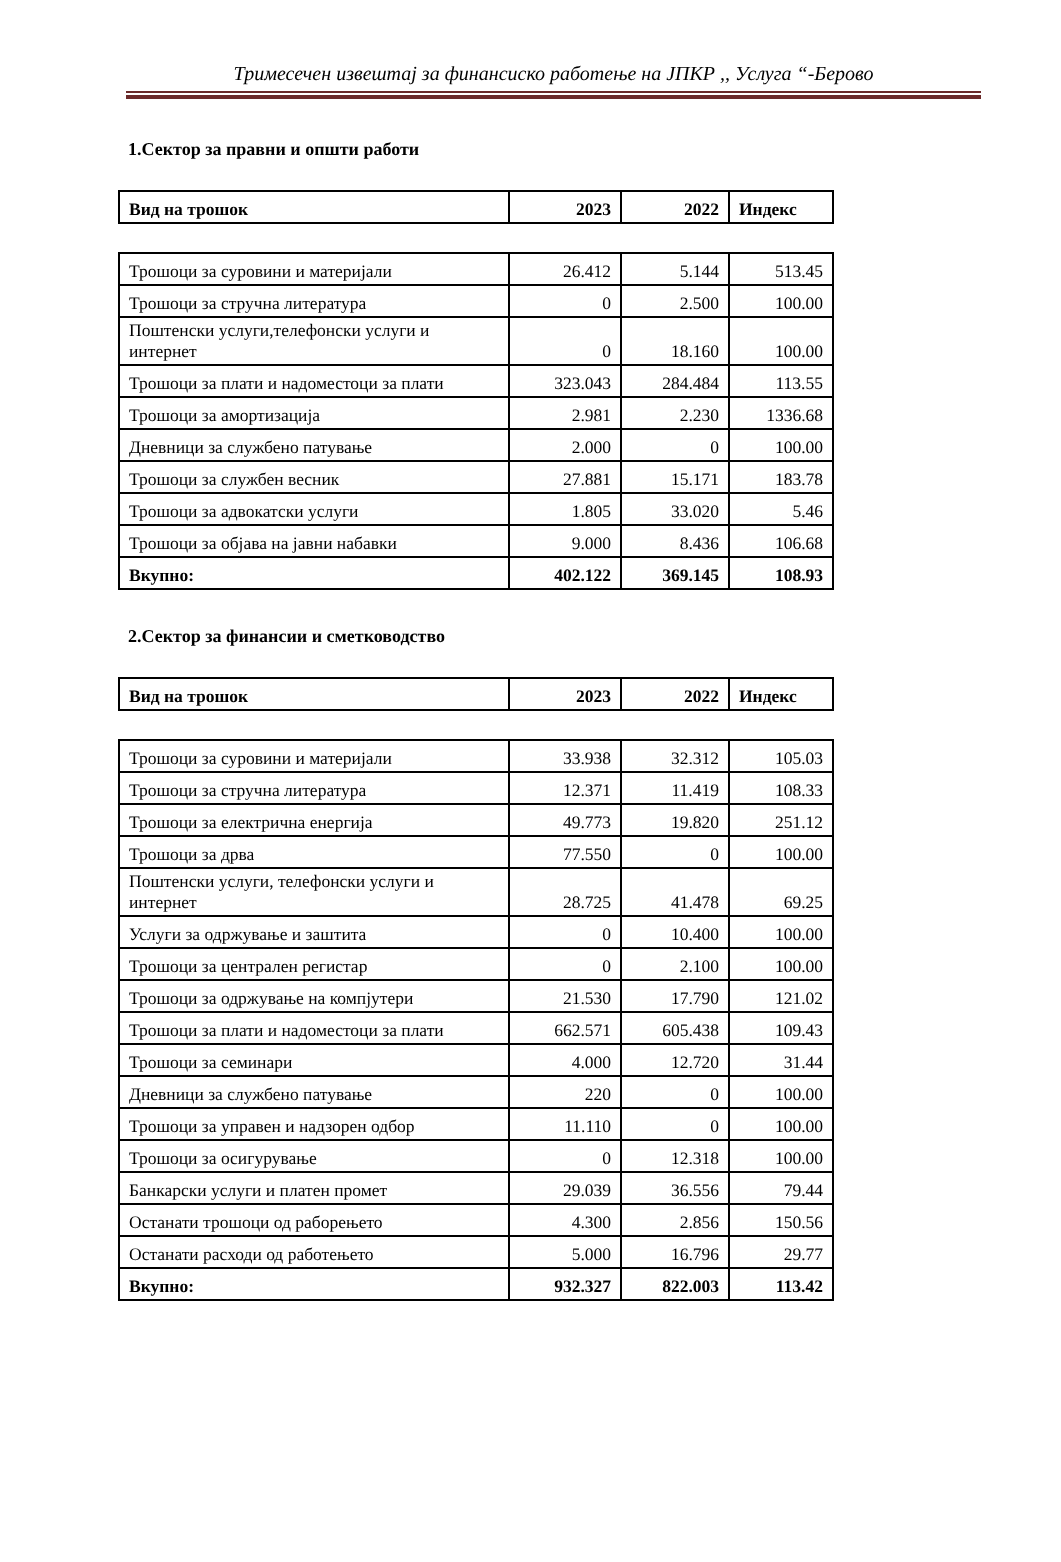Тримесечен извештај за финансиско работење на ЈПКР ,, Услуга “-Берово
1.Сектор за правни и општи работи
| Вид на трошок | 2023 | 2022 | Индекс |
| --- | --- | --- | --- |
| Трошоци за суровини и материјали | 26.412 | 5.144 | 513.45 |
| Трошоци за стручна литература | 0 | 2.500 | 100.00 |
| Поштенски услуги,телефонски услуги и интернет | 0 | 18.160 | 100.00 |
| Трошоци за плати и надоместоци за плати | 323.043 | 284.484 | 113.55 |
| Трошоци за амортизација | 2.981 | 2.230 | 1336.68 |
| Дневници за службено патување | 2.000 | 0 | 100.00 |
| Трошоци за службен весник | 27.881 | 15.171 | 183.78 |
| Трошоци за адвокатски услуги | 1.805 | 33.020 | 5.46 |
| Трошоци за објава на јавни набавки | 9.000 | 8.436 | 106.68 |
| Вкупно: | 402.122 | 369.145 | 108.93 |
2.Сектор за финансии и сметководство
| Вид на трошок | 2023 | 2022 | Индекс |
| --- | --- | --- | --- |
| Трошоци за суровини и материјали | 33.938 | 32.312 | 105.03 |
| Трошоци за стручна литература | 12.371 | 11.419 | 108.33 |
| Трошоци за електрична енергија | 49.773 | 19.820 | 251.12 |
| Трошоци за дрва | 77.550 | 0 | 100.00 |
| Поштенски услуги, телефонски услуги и интернет | 28.725 | 41.478 | 69.25 |
| Услуги за одржување и заштита | 0 | 10.400 | 100.00 |
| Трошоци за централен регистар | 0 | 2.100 | 100.00 |
| Трошоци за одржување на компјутери | 21.530 | 17.790 | 121.02 |
| Трошоци за плати и надоместоци за плати | 662.571 | 605.438 | 109.43 |
| Трошоци за семинари | 4.000 | 12.720 | 31.44 |
| Дневници за службено патување | 220 | 0 | 100.00 |
| Трошоци за управен и надзорен одбор | 11.110 | 0 | 100.00 |
| Трошоци за осигурување | 0 | 12.318 | 100.00 |
| Банкарски услуги и платен промет | 29.039 | 36.556 | 79.44 |
| Останати трошоци од раборењето | 4.300 | 2.856 | 150.56 |
| Останати расходи од работењето | 5.000 | 16.796 | 29.77 |
| Вкупно: | 932.327 | 822.003 | 113.42 |